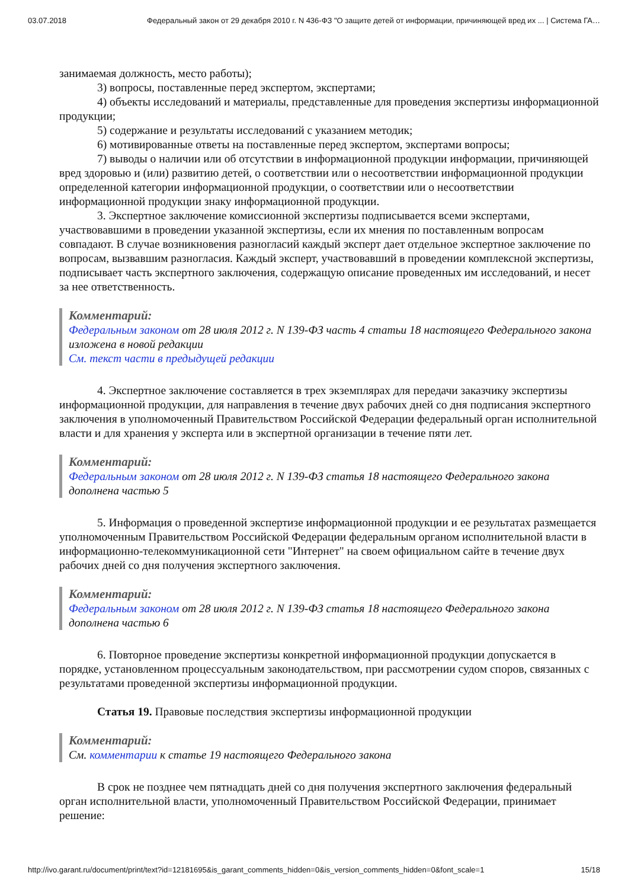03.07.2018 Федеральный закон от 29 декабря 2010 г. N 436-ФЗ "О защите детей от информации, причиняющей вред их ... | Система ГА…
занимаемая должность, место работы);
3) вопросы, поставленные перед экспертом, экспертами;
4) объекты исследований и материалы, представленные для проведения экспертизы информационной продукции;
5) содержание и результаты исследований с указанием методик;
6) мотивированные ответы на поставленные перед экспертом, экспертами вопросы;
7) выводы о наличии или об отсутствии в информационной продукции информации, причиняющей вред здоровью и (или) развитию детей, о соответствии или о несоответствии информационной продукции определенной категории информационной продукции, о соответствии или о несоответствии информационной продукции знаку информационной продукции.
3. Экспертное заключение комиссионной экспертизы подписывается всеми экспертами, участвовавшими в проведении указанной экспертизы, если их мнения по поставленным вопросам совпадают. В случае возникновения разногласий каждый эксперт дает отдельное экспертное заключение по вопросам, вызвавшим разногласия. Каждый эксперт, участвовавший в проведении комплексной экспертизы, подписывает часть экспертного заключения, содержащую описание проведенных им исследований, и несет за нее ответственность.
Комментарий:
Федеральным законом от 28 июля 2012 г. N 139-ФЗ часть 4 статьи 18 настоящего Федерального закона изложена в новой редакции
См. текст части в предыдущей редакции
4. Экспертное заключение составляется в трех экземплярах для передачи заказчику экспертизы информационной продукции, для направления в течение двух рабочих дней со дня подписания экспертного заключения в уполномоченный Правительством Российской Федерации федеральный орган исполнительной власти и для хранения у эксперта или в экспертной организации в течение пяти лет.
Комментарий:
Федеральным законом от 28 июля 2012 г. N 139-ФЗ статья 18 настоящего Федерального закона дополнена частью 5
5. Информация о проведенной экспертизе информационной продукции и ее результатах размещается уполномоченным Правительством Российской Федерации федеральным органом исполнительной власти в информационно-телекоммуникационной сети "Интернет" на своем официальном сайте в течение двух рабочих дней со дня получения экспертного заключения.
Комментарий:
Федеральным законом от 28 июля 2012 г. N 139-ФЗ статья 18 настоящего Федерального закона дополнена частью 6
6. Повторное проведение экспертизы конкретной информационной продукции допускается в порядке, установленном процессуальным законодательством, при рассмотрении судом споров, связанных с результатами проведенной экспертизы информационной продукции.
Статья 19. Правовые последствия экспертизы информационной продукции
Комментарий:
См. комментарии к статье 19 настоящего Федерального закона
В срок не позднее чем пятнадцать дней со дня получения экспертного заключения федеральный орган исполнительной власти, уполномоченный Правительством Российской Федерации, принимает решение:
http://ivo.garant.ru/document/print/text?id=12181695&is_garant_comments_hidden=0&is_version_comments_hidden=0&font_scale=1 15/18